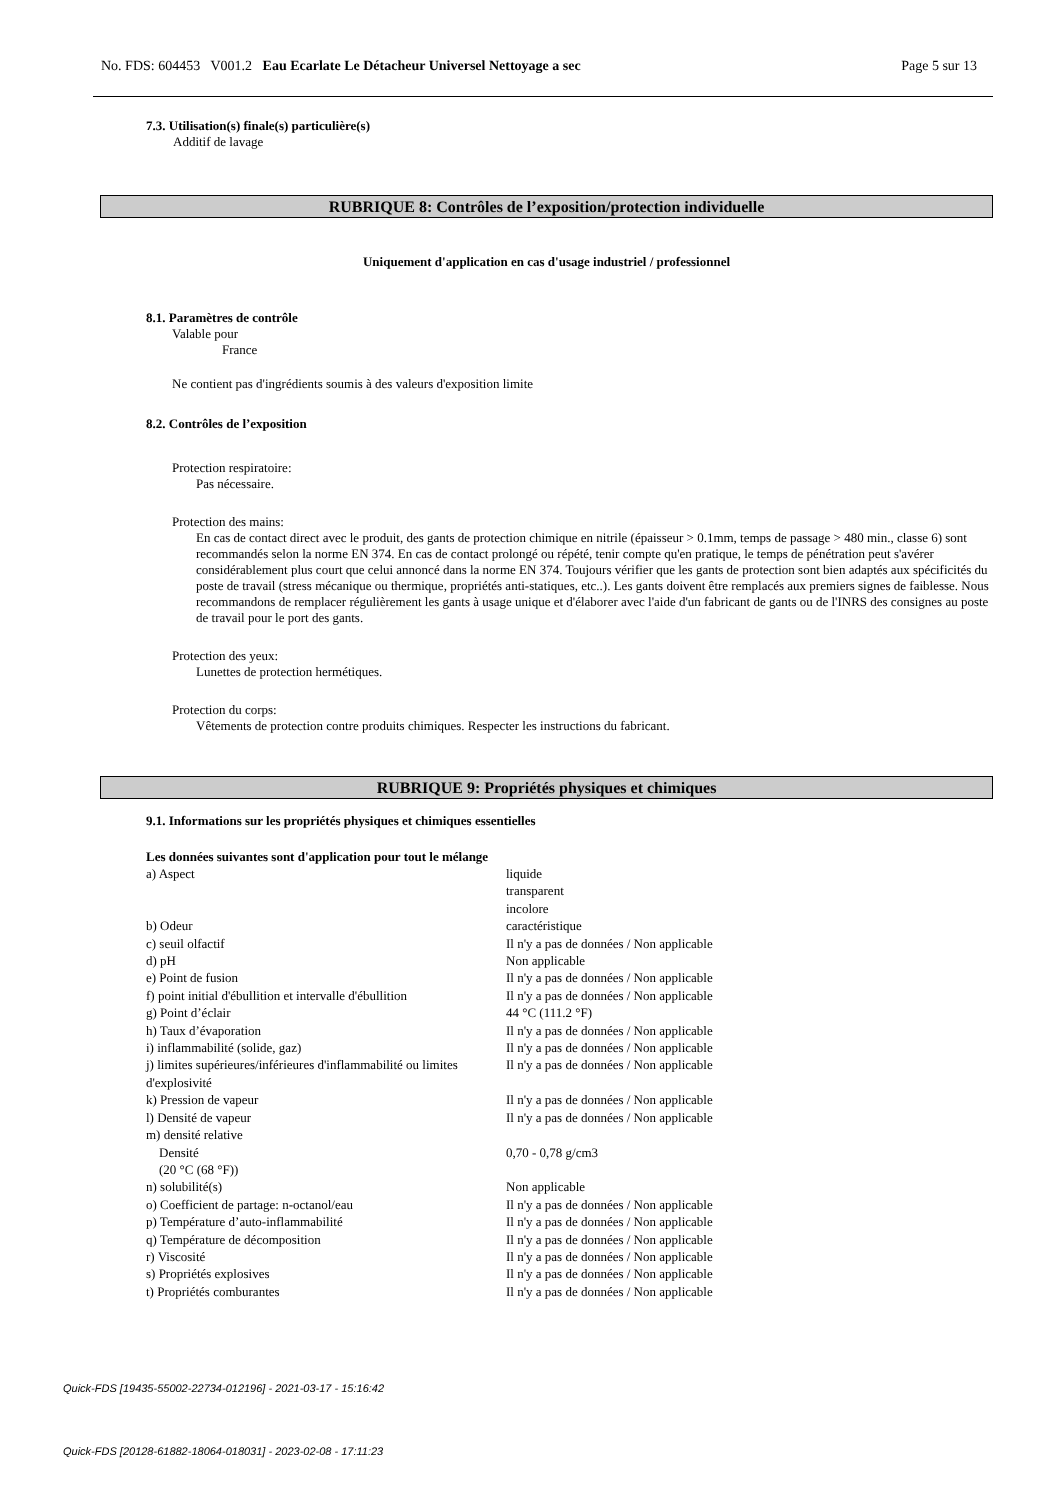No. FDS: 604453 V001.2 Eau Ecarlate Le Détacheur Universel Nettoyage a sec Page 5 sur 13
7.3. Utilisation(s) finale(s) particulière(s)
Additif de lavage
RUBRIQUE 8: Contrôles de l’exposition/protection individuelle
Uniquement d'application en cas d'usage industriel / professionnel
8.1. Paramètres de contrôle
Valable pour
France
Ne contient pas d'ingrédients soumis à des valeurs d'exposition limite
8.2. Contrôles de l’exposition
Protection respiratoire:
Pas nécessaire.
Protection des mains:
En cas de contact direct avec le produit, des gants de protection chimique en nitrile (épaisseur > 0.1mm, temps de passage > 480 min., classe 6) sont recommandés selon la norme EN 374. En cas de contact prolongé ou répété, tenir compte qu'en pratique, le temps de pénétration peut s'avérer considérablement plus court que celui annoncé dans la norme EN 374. Toujours vérifier que les gants de protection sont bien adaptés aux spécificités du poste de travail (stress mécanique ou thermique, propriétés anti-statiques, etc..). Les gants doivent être remplacés aux premiers signes de faiblesse. Nous recommandons de remplacer régulièrement les gants à usage unique et d'élaborer avec l'aide d'un fabricant de gants ou de l'INRS des consignes au poste de travail pour le port des gants.
Protection des yeux:
Lunettes de protection hermétiques.
Protection du corps:
Vêtements de protection contre produits chimiques. Respecter les instructions du fabricant.
RUBRIQUE 9: Propriétés physiques et chimiques
9.1. Informations sur les propriétés physiques et chimiques essentielles
Les données suivantes sont d'application pour tout le mélange
| a) Aspect | liquide transparent incolore |
| b) Odeur | caractéristique |
| c) seuil olfactif | Il n'y a pas de données / Non applicable |
| d) pH | Non applicable |
| e) Point de fusion | Il n'y a pas de données / Non applicable |
| f) point initial d'ébullition et intervalle d'ébullition | Il n'y a pas de données / Non applicable |
| g) Point d’éclair | 44 °C (111.2 °F) |
| h) Taux d’évaporation | Il n'y a pas de données / Non applicable |
| i) inflammabilité (solide, gaz) | Il n'y a pas de données / Non applicable |
| j) limites supérieures/inférieures d'inflammabilité ou limites d'explosivité | Il n'y a pas de données / Non applicable |
| k) Pression de vapeur | Il n'y a pas de données / Non applicable |
| l) Densité de vapeur | Il n'y a pas de données / Non applicable |
| m) densité relative | |
| Densité (20 °C (68 °F)) | 0,70 - 0,78 g/cm3 |
| n) solubilité(s) | Non applicable |
| o) Coefficient de partage: n-octanol/eau | Il n'y a pas de données / Non applicable |
| p) Température d’auto-inflammabilité | Il n'y a pas de données / Non applicable |
| q) Température de décomposition | Il n'y a pas de données / Non applicable |
| r) Viscosité | Il n'y a pas de données / Non applicable |
| s) Propriétés explosives | Il n'y a pas de données / Non applicable |
| t) Propriétés comburantes | Il n'y a pas de données / Non applicable |
Quick-FDS [19435-55002-22734-012196] - 2021-03-17 - 15:16:42
Quick-FDS [20128-61882-18064-018031] - 2023-02-08 - 17:11:23